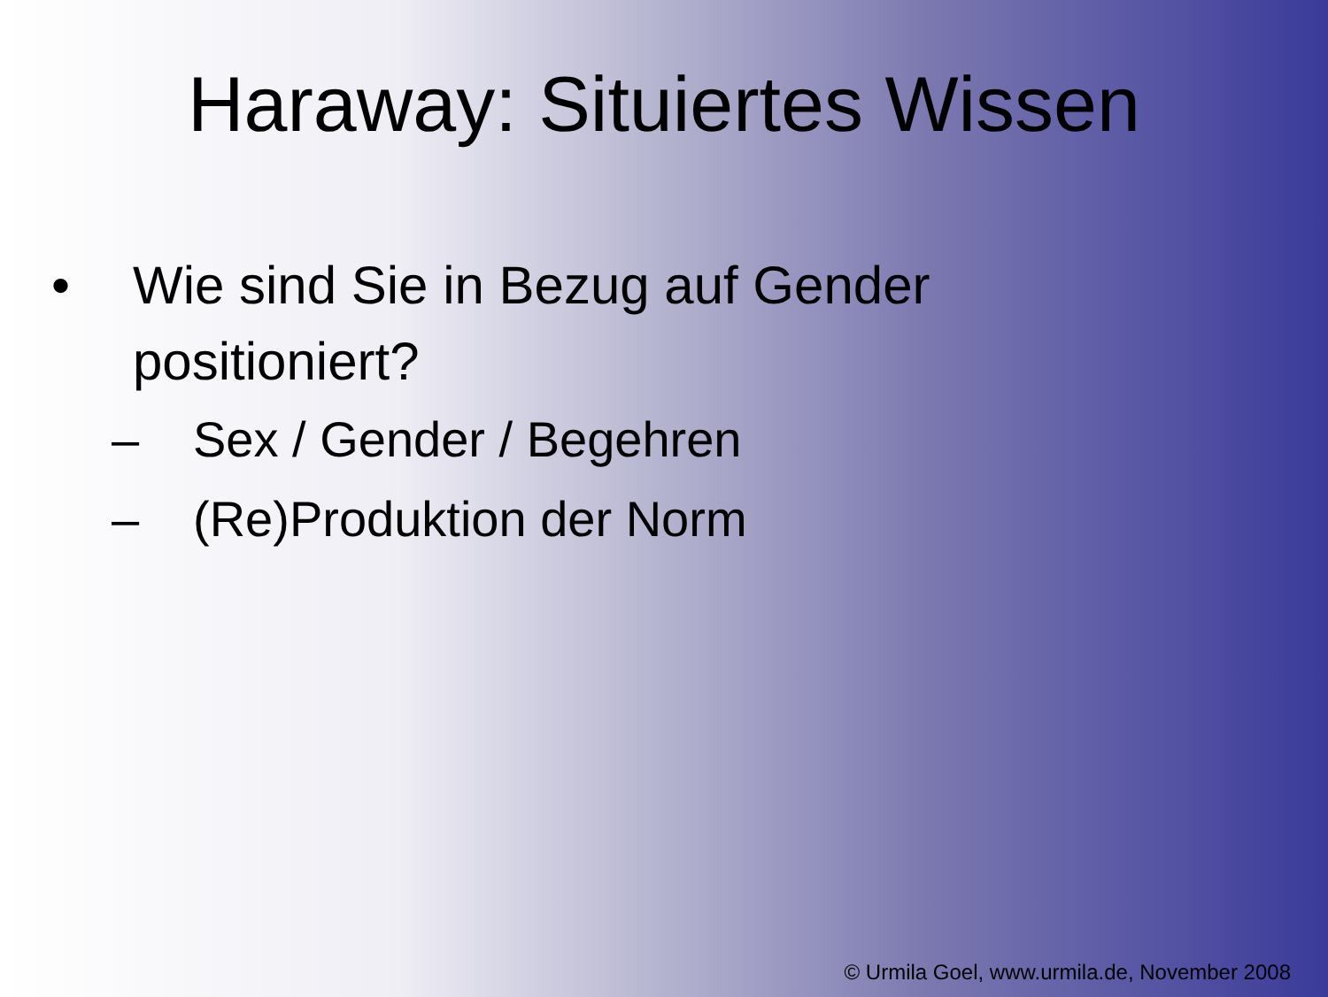Haraway: Situiertes Wissen
• Wie sind Sie in Bezug auf Gender
positioniert?
– Sex / Gender / Begehren
– (Re)Produktion der Norm
© Urmila Goel, www.urmila.de, November 2008